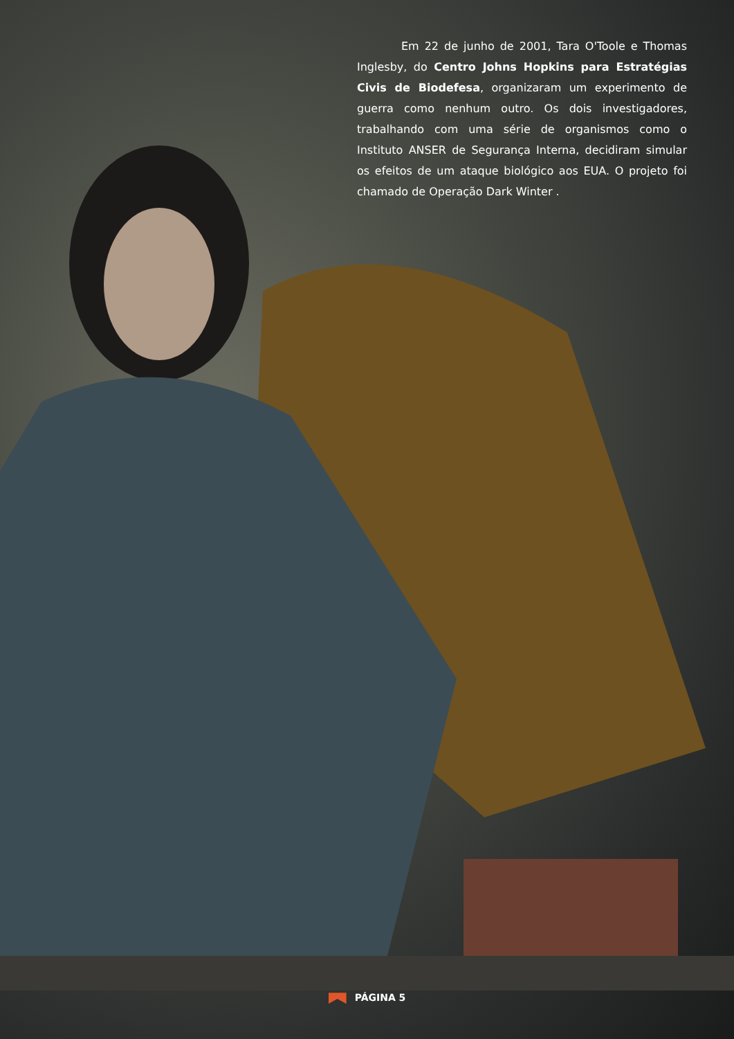Em 22 de junho de 2001, Tara O'Toole e Thomas Inglesby, do Centro Johns Hopkins para Estratégias Civis de Biodefesa, organizaram um experimento de guerra como nenhum outro. Os dois investigadores, trabalhando com uma série de organismos como o Instituto ANSER de Segurança Interna, decidiram simular os efeitos de um ataque biológico aos EUA. O projeto foi chamado de Operação Dark Winter .
PÁGINA 5